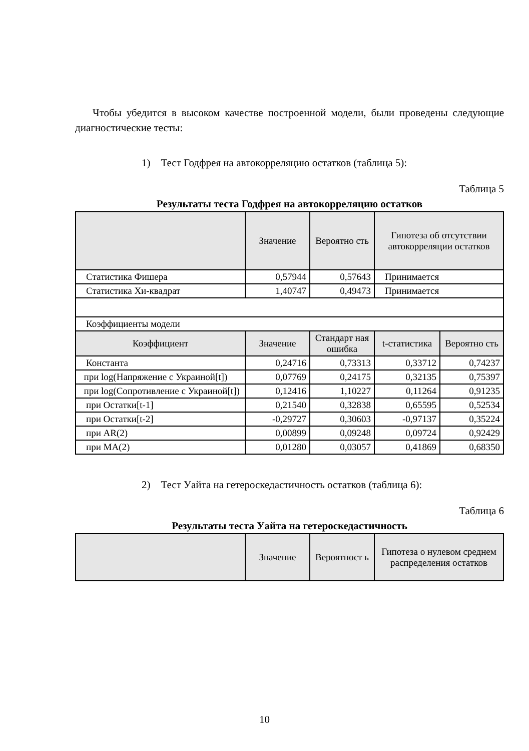Чтобы убедится в высоком качестве построенной модели, были проведены следующие диагностические тесты:
1) Тест Годфрея на автокорреляцию остатков (таблица 5):
Таблица 5
Результаты теста Годфрея на автокорреляцию остатков
| | Значение | Вероятно сть | Гипотеза об отсутствии автокорреляции остатков | |
| --- | --- | --- | --- | --- |
| Статистика Фишера | 0,57944 | 0,57643 | Принимается | |
| Статистика Хи-квадрат | 1,40747 | 0,49473 | Принимается | |
| Коэффициенты модели | | | | |
| Коэффициент | Значение | Стандарт ная ошибка | t-статистика | Вероятно сть |
| Константа | 0,24716 | 0,73313 | 0,33712 | 0,74237 |
| при log(Напряжение с Украиной[t]) | 0,07769 | 0,24175 | 0,32135 | 0,75397 |
| при log(Сопротивление с Украиной[t]) | 0,12416 | 1,10227 | 0,11264 | 0,91235 |
| при Остатки[t-1] | 0,21540 | 0,32838 | 0,65595 | 0,52534 |
| при Остатки[t-2] | -0,29727 | 0,30603 | -0,97137 | 0,35224 |
| при AR(2) | 0,00899 | 0,09248 | 0,09724 | 0,92429 |
| при MA(2) | 0,01280 | 0,03057 | 0,41869 | 0,68350 |
2) Тест Уайта на гетероскедастичность остатков (таблица 6):
Таблица 6
Результаты теста Уайта на гетероскедастичность
| | Значение | Вероятност ь | Гипотеза о нулевом среднем распределения остатков |
| --- | --- | --- | --- |
10